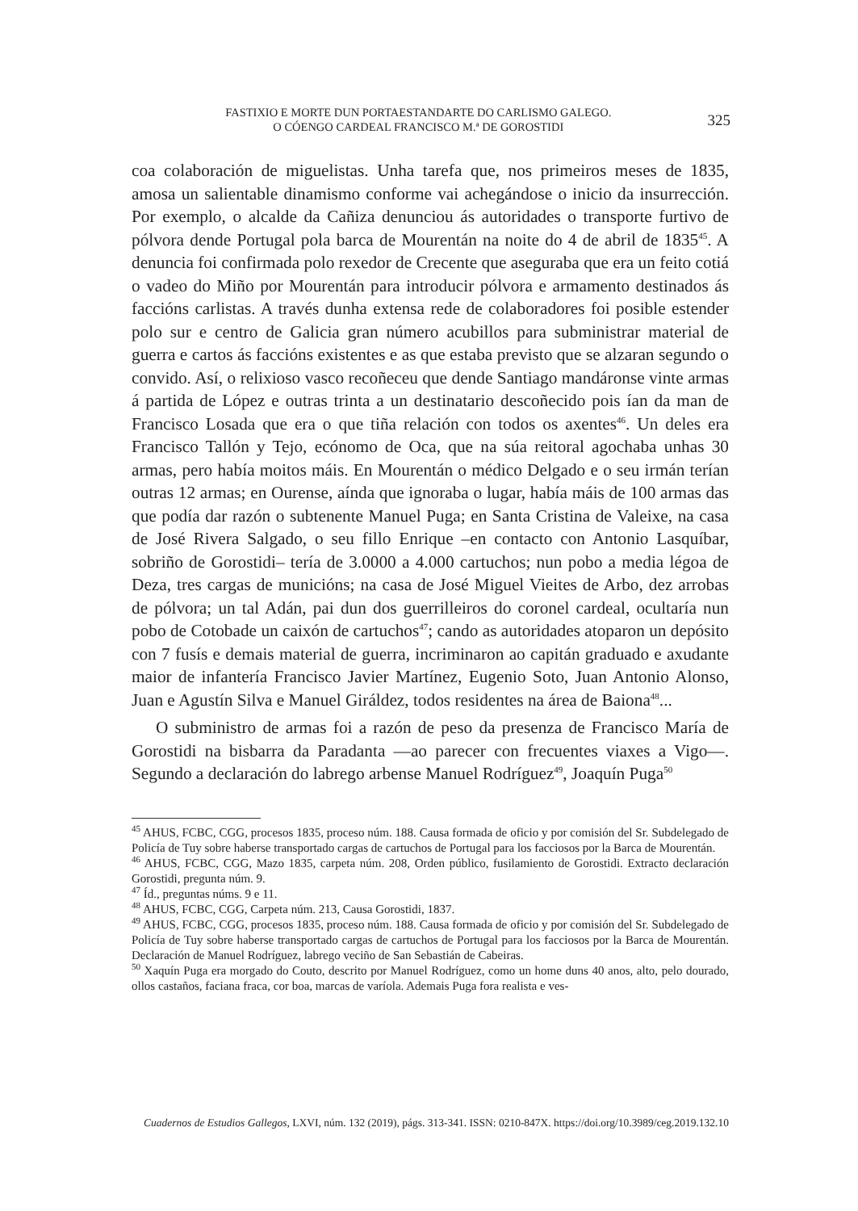FASTIXIO E MORTE DUN PORTAESTANDARTE DO CARLISMO GALEGO.
O CÓENGO CARDEAL FRANCISCO M.ª DE GOROSTIDI
325
coa colaboración de miguelistas. Unha tarefa que, nos primeiros meses de 1835, amosa un salientable dinamismo conforme vai achegándose o inicio da insurrección. Por exemplo, o alcalde da Cañiza denunciou ás autoridades o transporte furtivo de pólvora dende Portugal pola barca de Mourentán na noite do 4 de abril de 1835<sup>45</sup>. A denuncia foi confirmada polo rexedor de Crecente que aseguraba que era un feito cotiá o vadeo do Miño por Mourentán para introducir pólvora e armamento destinados ás faccións carlistas. A través dunha extensa rede de colaboradores foi posible estender polo sur e centro de Galicia gran número acubillos para subministrar material de guerra e cartos ás faccións existentes e as que estaba previsto que se alzaran segundo o convido. Así, o relixioso vasco recoñeceu que dende Santiago mandáronse vinte armas á partida de López e outras trinta a un destinatario descoñecido pois ían da man de Francisco Losada que era o que tiña relación con todos os axentes<sup>46</sup>. Un deles era Francisco Tallón y Tejo, ecónomo de Oca, que na súa reitoral agochaba unhas 30 armas, pero había moitos máis. En Mourentán o médico Delgado e o seu irmán terían outras 12 armas; en Ourense, aínda que ignoraba o lugar, había máis de 100 armas das que podía dar razón o subtenente Manuel Puga; en Santa Cristina de Valeixe, na casa de José Rivera Salgado, o seu fillo Enrique –en contacto con Antonio Lasquíbar, sobriño de Gorostidi– tería de 3.0000 a 4.000 cartuchos; nun pobo a media légoa de Deza, tres cargas de municións; na casa de José Miguel Vieites de Arbo, dez arrobas de pólvora; un tal Adán, pai dun dos guerrilleiros do coronel cardeal, ocultaría nun pobo de Cotobade un caixón de cartuchos<sup>47</sup>; cando as autoridades atoparon un depósito con 7 fusís e demais material de guerra, incriminaron ao capitán graduado e axudante maior de infantería Francisco Javier Martínez, Eugenio Soto, Juan Antonio Alonso, Juan e Agustín Silva e Manuel Giráldez, todos residentes na área de Baiona<sup>48</sup>...
O subministro de armas foi a razón de peso da presenza de Francisco María de Gorostidi na bisbarra da Paradanta —ao parecer con frecuentes viaxes a Vigo—. Segundo a declaración do labrego arbense Manuel Rodríguez<sup>49</sup>, Joaquín Puga<sup>50</sup>
<sup>45</sup> AHUS, FCBC, CGG, procesos 1835, proceso núm. 188. Causa formada de oficio y por comisión del Sr. Subdelegado de Policía de Tuy sobre haberse transportado cargas de cartuchos de Portugal para los facciosos por la Barca de Mourentán.
<sup>46</sup> AHUS, FCBC, CGG, Mazo 1835, carpeta núm. 208, Orden público, fusilamiento de Gorostidi. Extracto declaración Gorostidi, pregunta núm. 9.
<sup>47</sup> Íd., preguntas núms. 9 e 11.
<sup>48</sup> AHUS, FCBC, CGG, Carpeta núm. 213, Causa Gorostidi, 1837.
<sup>49</sup> AHUS, FCBC, CGG, procesos 1835, proceso núm. 188. Causa formada de oficio y por comisión del Sr. Subdelegado de Policía de Tuy sobre haberse transportado cargas de cartuchos de Portugal para los facciosos por la Barca de Mourentán. Declaración de Manuel Rodríguez, labrego veciño de San Sebastián de Cabeiras.
<sup>50</sup> Xaquín Puga era morgado do Couto, descrito por Manuel Rodríguez, como un home duns 40 anos, alto, pelo dourado, ollos castaños, faciana fraca, cor boa, marcas de varíola. Ademais Puga fora realista e ves-
Cuadernos de Estudios Gallegos, LXVI, núm. 132 (2019), págs. 313-341. ISSN: 0210-847X. https://doi.org/10.3989/ceg.2019.132.10